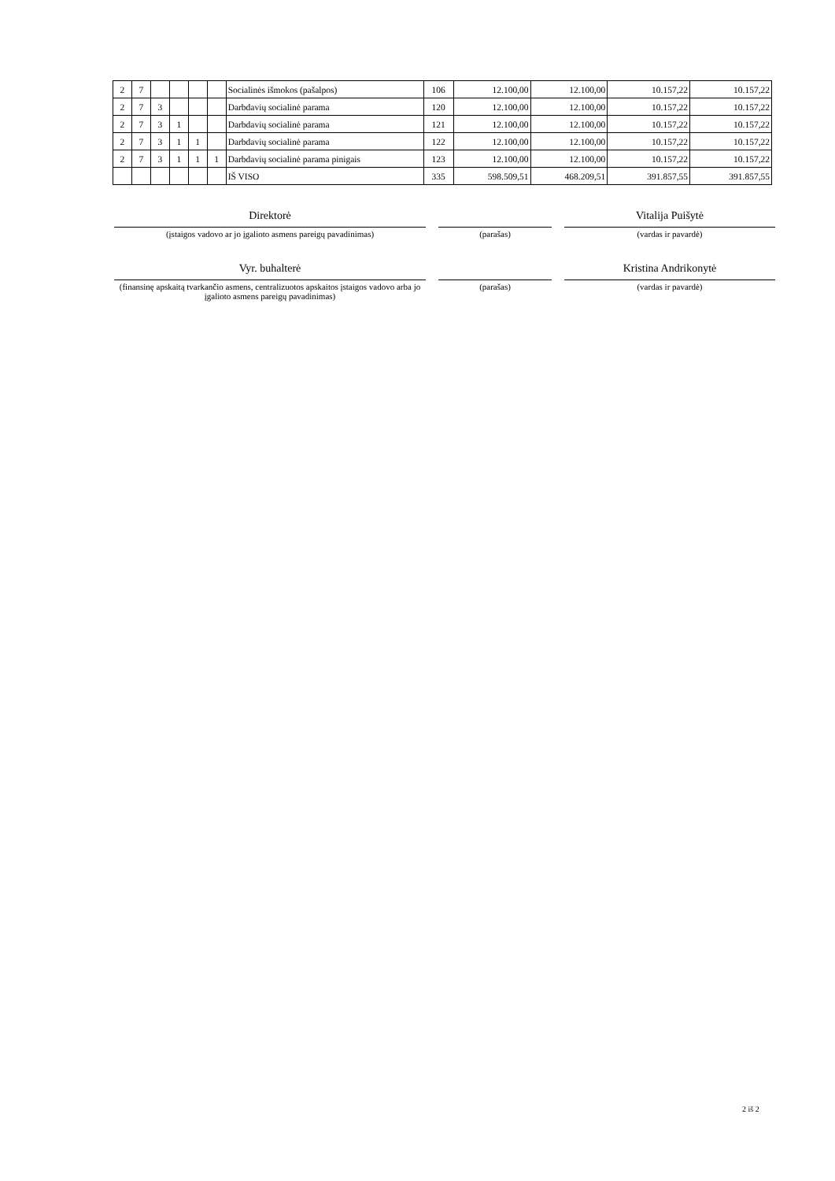| 2 | 7 | | | | | Socialinės išmokos (pašalpos) | 106 | 12.100,00 | 12.100,00 | 10.157,22 | 10.157,22 |
| 2 | 7 | 3 | | | | Darbdavių socialinė parama | 120 | 12.100,00 | 12.100,00 | 10.157,22 | 10.157,22 |
| 2 | 7 | 3 | 1 | | | Darbdavių socialinė parama | 121 | 12.100,00 | 12.100,00 | 10.157,22 | 10.157,22 |
| 2 | 7 | 3 | 1 | 1 | | Darbdavių socialinė parama | 122 | 12.100,00 | 12.100,00 | 10.157,22 | 10.157,22 |
| 2 | 7 | 3 | 1 | 1 | 1 | Darbdavių socialinė parama pinigais | 123 | 12.100,00 | 12.100,00 | 10.157,22 | 10.157,22 |
| | | | | | | IŠ VISO | 335 | 598.509,51 | 468.209,51 | 391.857,55 | 391.857,55 |
Direktorė Vitalija Puišytė
(įstaigos vadovo ar jo įgalioto asmens pareigų pavadinimas) (parašas) (vardas ir pavardė)
Vyr. buhalterė Kristina Andrikonytė
(finansinę apskaitą tvarkančio asmens, centralizuotos apskaitos įstaigos vadovo arba jo įgalioto asmens pareigų pavadinimas)
(parašas) (vardas ir pavardė)
2 iš 2